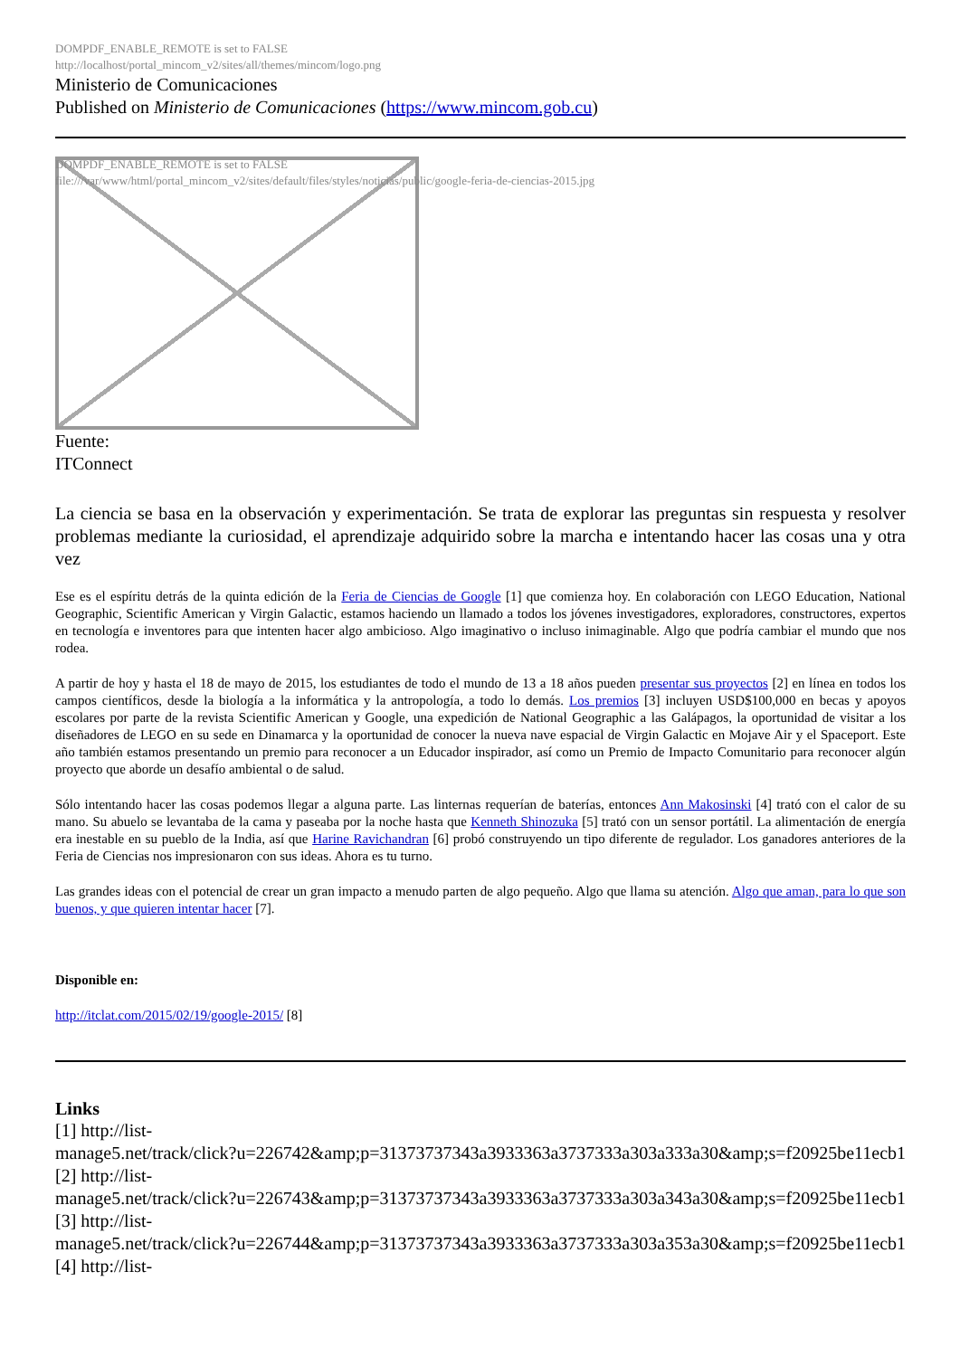DOMPDF_ENABLE_REMOTE is set to FALSE
http://localhost/portal_mincom_v2/sites/all/themes/mincom/logo.png
Ministerio de Comunicaciones
Published on Ministerio de Comunicaciones (https://www.mincom.gob.cu)
DOMPDF_ENABLE_REMOTE is set to FALSE
file:///var/www/html/portal_mincom_v2/sites/default/files/styles/noticias/public/google-feria-de-ciencias-2015.jpg
Fuente:
ITConnect
La ciencia se basa en la observación y experimentación. Se trata de explorar las preguntas sin respuesta y resolver problemas mediante la curiosidad, el aprendizaje adquirido sobre la marcha e intentando hacer las cosas una y otra vez
Ese es el espíritu detrás de la quinta edición de la Feria de Ciencias de Google [1] que comienza hoy. En colaboración con LEGO Education, National Geographic, Scientific American y Virgin Galactic, estamos haciendo un llamado a todos los jóvenes investigadores, exploradores, constructores, expertos en tecnología e inventores para que intenten hacer algo ambicioso. Algo imaginativo o incluso inimaginable. Algo que podría cambiar el mundo que nos rodea.
A partir de hoy y hasta el 18 de mayo de 2015, los estudiantes de todo el mundo de 13 a 18 años pueden presentar sus proyectos [2] en línea en todos los campos científicos, desde la biología a la informática y la antropología, a todo lo demás. Los premios [3] incluyen USD$100,000 en becas y apoyos escolares por parte de la revista Scientific American y Google, una expedición de National Geographic a las Galápagos, la oportunidad de visitar a los diseñadores de LEGO en su sede en Dinamarca y la oportunidad de conocer la nueva nave espacial de Virgin Galactic en Mojave Air y el Spaceport. Este año también estamos presentando un premio para reconocer a un Educador inspirador, así como un Premio de Impacto Comunitario para reconocer algún proyecto que aborde un desafío ambiental o de salud.
Sólo intentando hacer las cosas podemos llegar a alguna parte. Las linternas requerían de baterías, entonces Ann Makosinski [4] trató con el calor de su mano. Su abuelo se levantaba de la cama y paseaba por la noche hasta que Kenneth Shinozuka [5] trató con un sensor portátil. La alimentación de energía era inestable en su pueblo de la India, así que Harine Ravichandran [6] probó construyendo un tipo diferente de regulador. Los ganadores anteriores de la Feria de Ciencias nos impresionaron con sus ideas. Ahora es tu turno.
Las grandes ideas con el potencial de crear un gran impacto a menudo parten de algo pequeño. Algo que llama su atención. Algo que aman, para lo que son buenos, y que quieren intentar hacer [7].
Disponible en:
http://itclat.com/2015/02/19/google-2015/ [8]
Links
[1] http://list-
manage5.net/track/click?u=226742&amp;p=31373737343a3933363a3737333a303a333a30&amp;s=f20925be11ecb1
[2] http://list-
manage5.net/track/click?u=226743&amp;p=31373737343a3933363a3737333a303a343a30&amp;s=f20925be11ecb1
[3] http://list-
manage5.net/track/click?u=226744&amp;p=31373737343a3933363a3737333a303a353a30&amp;s=f20925be11ecb1
[4] http://list-